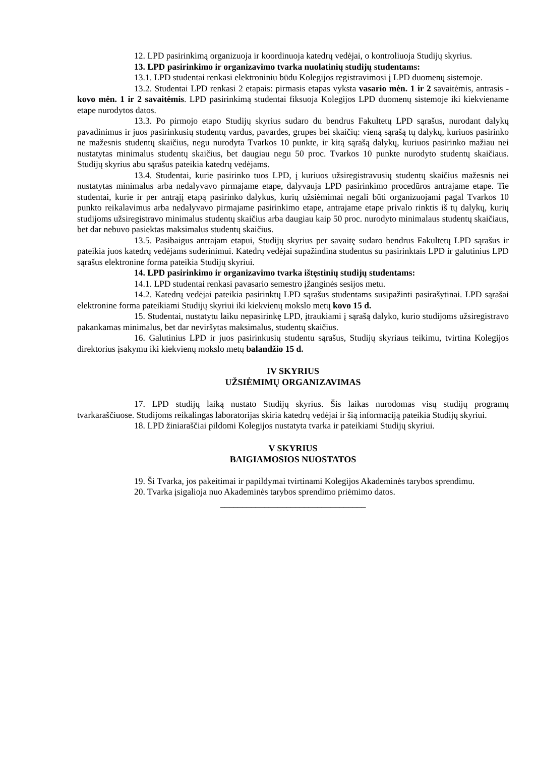12. LPD pasirinkimą organizuoja ir koordinuoja katedrų vedėjai, o kontroliuoja Studijų skyrius.
13. LPD pasirinkimo ir organizavimo tvarka nuolatinių studijų studentams:
13.1. LPD studentai renkasi elektroniniu būdu Kolegijos registravimosi į LPD duomenų sistemoje.
13.2. Studentai LPD renkasi 2 etapais: pirmasis etapas vyksta vasario mėn. 1 ir 2 savaitėmis, antrasis - kovo mėn. 1 ir 2 savaitėmis. LPD pasirinkimą studentai fiksuoja Kolegijos LPD duomenų sistemoje iki kiekviename etape nurodytos datos.
13.3. Po pirmojo etapo Studijų skyrius sudaro du bendrus Fakultetų LPD sąrašus, nurodant dalykų pavadinimus ir juos pasirinkusių studentų vardus, pavardes, grupes bei skaičių: vieną sąrašą tų dalykų, kuriuos pasirinko ne mažesnis studentų skaičius, negu nurodyta Tvarkos 10 punkte, ir kitą sąrašą dalykų, kuriuos pasirinko mažiau nei nustatytas minimalus studentų skaičius, bet daugiau negu 50 proc. Tvarkos 10 punkte nurodyto studentų skaičiaus. Studijų skyrius abu sąrašus pateikia katedrų vedėjams.
13.4. Studentai, kurie pasirinko tuos LPD, į kuriuos užsiregistravusių studentų skaičius mažesnis nei nustatytas minimalus arba nedalyvavo pirmajame etape, dalyvauja LPD pasirinkimo procedūros antrajame etape. Tie studentai, kurie ir per antrąjį etapą pasirinko dalykus, kurių užsiėmimai negali būti organizuojami pagal Tvarkos 10 punkto reikalavimus arba nedalyvavo pirmajame pasirinkimo etape, antrajame etape privalo rinktis iš tų dalykų, kurių studijoms užsiregistravo minimalus studentų skaičius arba daugiau kaip 50 proc. nurodyto minimalaus studentų skaičiaus, bet dar nebuvo pasiektas maksimalus studentų skaičius.
13.5. Pasibaigus antrajam etapui, Studijų skyrius per savaitę sudaro bendrus Fakultetų LPD sąrašus ir pateikia juos katedrų vedėjams suderinimui. Katedrų vedėjai supažindina studentus su pasirinktais LPD ir galutinius LPD sąrašus elektronine forma pateikia Studijų skyriui.
14. LPD pasirinkimo ir organizavimo tvarka ištęstinių studijų studentams:
14.1. LPD studentai renkasi pavasario semestro įžanginės sesijos metu.
14.2. Katedrų vedėjai pateikia pasirinktų LPD sąrašus studentams susipažinti pasirašytinai. LPD sąrašai elektronine forma pateikiami Studijų skyriui iki kiekvienų mokslo metų kovo 15 d.
15. Studentai, nustatytu laiku nepasirinkę LPD, įtraukiami į sąrašą dalyko, kurio studijoms užsiregistravo pakankamas minimalus, bet dar neviršytas maksimalus, studentų skaičius.
16. Galutinius LPD ir juos pasirinkusių studentu sąrašus, Studijų skyriaus teikimu, tvirtina Kolegijos direktorius įsakymu iki kiekvienų mokslo metų balandžio 15 d.
IV SKYRIUS
UŽSIĖMIMŲ ORGANIZAVIMAS
17. LPD studijų laiką nustato Studijų skyrius. Šis laikas nurodomas visų studijų programų tvarkaraščiuose. Studijoms reikalingas laboratorijas skiria katedrų vedėjai ir šią informaciją pateikia Studijų skyriui.
18. LPD žiniaraščiai pildomi Kolegijos nustatyta tvarka ir pateikiami Studijų skyriui.
V SKYRIUS
BAIGIAMOSIOS NUOSTATOS
19. Ši Tvarka, jos pakeitimai ir papildymai tvirtinami Kolegijos Akademinės tarybos sprendimu.
20. Tvarka įsigalioja nuo Akademinės tarybos sprendimo priėmimo datos.
_________________________________